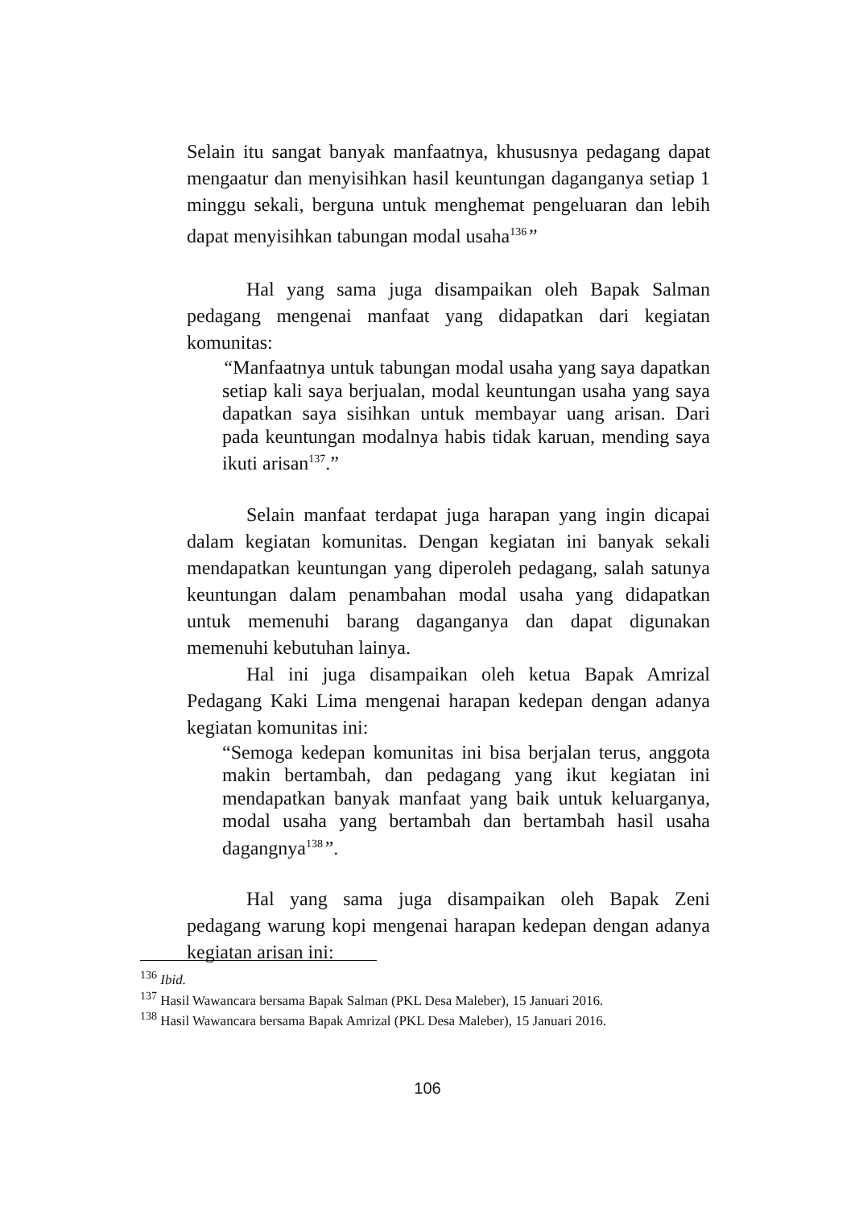Selain itu sangat banyak manfaatnya, khususnya pedagang dapat mengaatur dan menyisihkan hasil keuntungan daganganya setiap 1 minggu sekali, berguna untuk menghemat pengeluaran dan lebih dapat menyisihkan tabungan modal usaha<sup>136</sup>”
Hal yang sama juga disampaikan oleh Bapak Salman pedagang mengenai manfaat yang didapatkan dari kegiatan komunitas:
“Manfaatnya untuk tabungan modal usaha yang saya dapatkan setiap kali saya berjualan, modal keuntungan usaha yang saya dapatkan saya sisihkan untuk membayar uang arisan. Dari pada keuntungan modalnya habis tidak karuan, mending saya ikuti arisan<sup>137</sup>.”
Selain manfaat terdapat juga harapan yang ingin dicapai dalam kegiatan komunitas. Dengan kegiatan ini banyak sekali mendapatkan keuntungan yang diperoleh pedagang, salah satunya keuntungan dalam penambahan modal usaha yang didapatkan untuk memenuhi barang daganganya dan dapat digunakan memenuhi kebutuhan lainya.
Hal ini juga disampaikan oleh ketua Bapak Amrizal Pedagang Kaki Lima mengenai harapan kedepan dengan adanya kegiatan komunitas ini:
“Semoga kedepan komunitas ini bisa berjalan terus, anggota makin bertambah, dan pedagang yang ikut kegiatan ini mendapatkan banyak manfaat yang baik untuk keluarganya, modal usaha yang bertambah dan bertambah hasil usaha dagangnya<sup>138</sup>”.
Hal yang sama juga disampaikan oleh Bapak Zeni pedagang warung kopi mengenai harapan kedepan dengan adanya kegiatan arisan ini:
<sup>136</sup> Ibid.
<sup>137</sup> Hasil Wawancara bersama Bapak Salman (PKL Desa Maleber), 15 Januari 2016.
<sup>138</sup> Hasil Wawancara bersama Bapak Amrizal (PKL Desa Maleber), 15 Januari 2016.
106